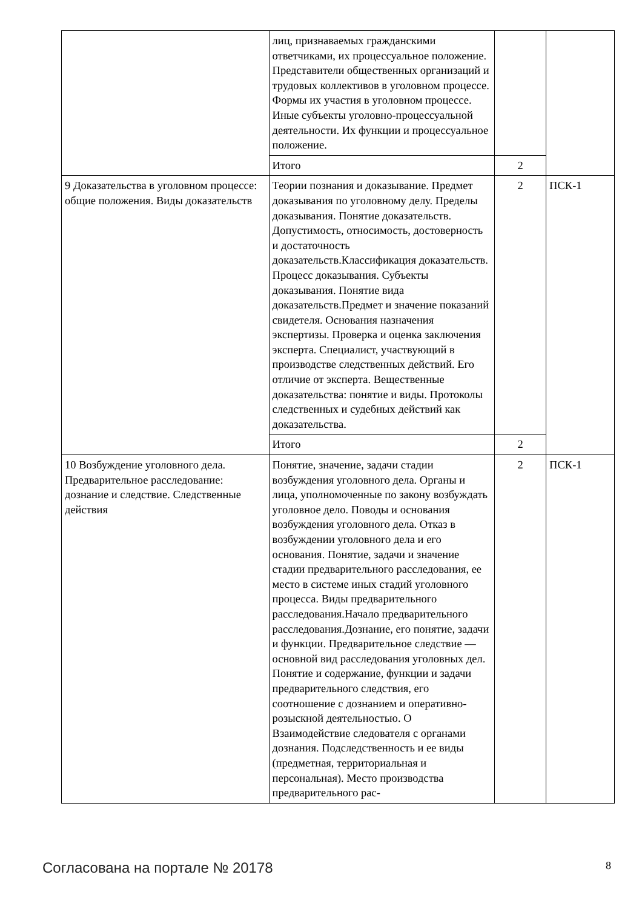| | лиц, признаваемых гражданскими ответчиками, их процессуальное положение. Представители общественных организаций и трудовых коллективов в уголовном процессе. Формы их участия в уголовном процессе. Иные субъекты уголовно-процессуальной деятельности. Их функции и процессуальное положение. | | |
| | Итого | 2 | |
| 9 Доказательства в уголовном процессе: общие положения. Виды доказательств | Теории познания и доказывание. Предмет доказывания по уголовному делу. Пределы доказывания. Понятие доказательств. Допустимость, относимость, достоверность и достаточность доказательств.Классификация доказательств. Процесс доказывания. Субъекты доказывания. Понятие вида доказательств.Предмет и значение показаний свидетеля. Основания назначения экспертизы. Проверка и оценка заключения эксперта. Специалист, участвующий в производстве следственных действий. Его отличие от эксперта. Вещественные доказательства: понятие и виды. Протоколы следственных и судебных действий как доказательства. | 2 | ПСК-1 |
| | Итого | 2 | |
| 10 Возбуждение уголовного дела. Предварительное расследование: дознание и следствие. Следственные действия | Понятие, значение, задачи стадии возбуждения уголовного дела. Органы и лица, уполномоченные по закону возбуждать уголовное дело. Поводы и основания возбуждения уголовного дела. Отказ в возбуждении уголовного дела и его основания. Понятие, задачи и значение стадии предварительного расследования, ее место в системе иных стадий уголовного процесса. Виды предварительного расследования.Начало предварительного расследования.Дознание, его понятие, задачи и функции. Предварительное следствие — основной вид расследования уголовных дел. Понятие и содержание, функции и задачи предварительного следствия, его соотношение с дознанием и оперативно-розыскной деятельностью. О Взаимодействие следователя с органами дознания. Подследственность и ее виды (предметная, территориальная и персональная). Место производства предварительного рас- | 2 | ПСК-1 |
Согласована на портале № 20178 8